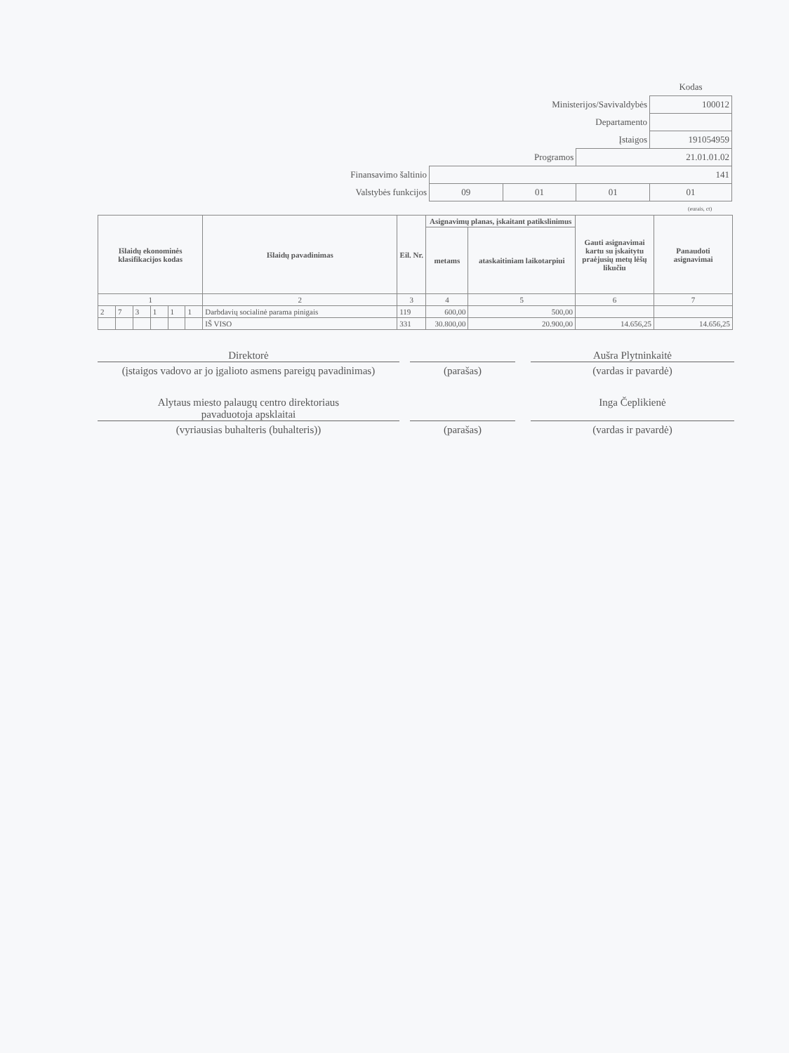| | | | | Kodas |
| Ministerijos/Savivaldybės | | | | 100012 |
| Departamento | | | | |
| Įstaigos | | | | 191054959 |
| Programos | | | 21.01.01.02 | |
| Finansavimo šaltinio | 141 | | | |
| Valstybės funkcijos | 09 | 01 | 01 | 01 |
(eurais, ct)
| Išlaidų ekonominės klasifikacijos kodas | | | | | | Išlaidų pavadinimas | Eil. Nr. | Asignavimų planas, įskaitant patikslinimus | | Gauti asignavimai kartu su įskaitytu praėjusių metų lėšų likučiu | Panaudoti asignavimai |
| --- | --- | --- | --- | --- | --- | --- | --- | --- | --- | --- | --- |
| | | | | | | | | metams | ataskaitiniam laikotarpiui | | |
| 1 | | | | | | 2 | 3 | 4 | 5 | 6 | 7 |
| 2 | 7 | 3 | 1 | 1 | 1 | Darbdavių socialinė parama pinigais | 119 | 600,00 | 500,00 | | |
| | | | | | | IŠ VISO | 331 | 30.800,00 | 20.900,00 | 14.656,25 | 14.656,25 |
Direktorė
(įstaigos vadovo ar jo įgalioto asmens pareigų pavadinimas)
(parašas)
Aušra Plytninkaitė
(vardas ir pavardė)
Alytaus miesto palaugų centro direktoriaus
pavaduotoja apsklaitai
(vyriausias buhalteris (buhalteris))
(parašas)
Inga Čeplikienė
(vardas ir pavardė)